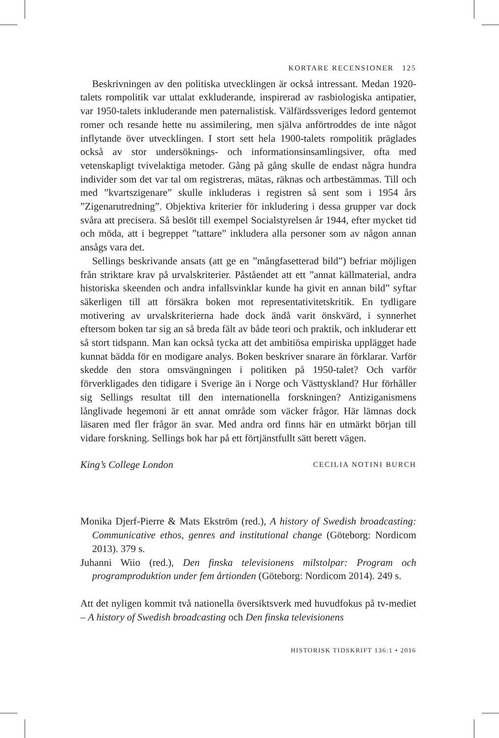KORTARE RECENSIONER 125
Beskrivningen av den politiska utvecklingen är också intressant. Medan 1920-talets rompolitik var uttalat exkluderande, inspirerad av rasbiologiska antipatier, var 1950-talets inkluderande men paternalistisk. Välfärdssveriges ledord gentemot romer och resande hette nu assimilering, men själva anförtroddes de inte något inflytande över utvecklingen. I stort sett hela 1900-talets rompolitik präglades också av stor undersöknings- och informationsinsamlingsiver, ofta med vetenskapligt tvivelaktiga metoder. Gång på gång skulle de endast några hundra individer som det var tal om registreras, mätas, räknas och artbestämmas. Till och med ”kvartszigenare” skulle inkluderas i registren så sent som i 1954 års ”Zigenarutredning”. Objektiva kriterier för inkludering i dessa grupper var dock svåra att precisera. Så beslöt till exempel Socialstyrelsen år 1944, efter mycket tid och möda, att i begreppet ”tattare” inkludera alla personer som av någon annan ansågs vara det.
Sellings beskrivande ansats (att ge en ”mångfasetterad bild”) befriar möjligen från striktare krav på urvalskriterier. Påståendet att ett ”annat källmaterial, andra historiska skeenden och andra infallsvinklar kunde ha givit en annan bild” syftar säkerligen till att försäkra boken mot representativitetskritik. En tydligare motivering av urvalskriterierna hade dock ändå varit önskvärd, i synnerhet eftersom boken tar sig an så breda fält av både teori och praktik, och inkluderar ett så stort tidspann. Man kan också tycka att det ambitiösa empiriska upplägget hade kunnat bädda för en modigare analys. Boken beskriver snarare än förklarar. Varför skedde den stora omsvängningen i politiken på 1950-talet? Och varför förverkligades den tidigare i Sverige än i Norge och Västtyskland? Hur förhåller sig Sellings resultat till den internationella forskningen? Antiziganismens långlivade hegemoni är ett annat område som väcker frågor. Här lämnas dock läsaren med fler frågor än svar. Med andra ord finns här en utmärkt början till vidare forskning. Sellings bok har på ett förtjänstfullt sätt berett vägen.
King’s College London CECILIA NOTINI BURCH
Monika Djerf-Pierre & Mats Ekström (red.), A history of Swedish broadcasting: Communicative ethos, genres and institutional change (Göteborg: Nordicom 2013). 379 s.
Juhanni Wiio (red.), Den finska televisionens milstolpar: Program och programproduktion under fem årtionden (Göteborg: Nordicom 2014). 249 s.
Att det nyligen kommit två nationella översiktsverk med huvudfokus på tv-mediet – A history of Swedish broadcasting och Den finska televisionens
HISTORISK TIDSKRIFT 136:1 • 2016